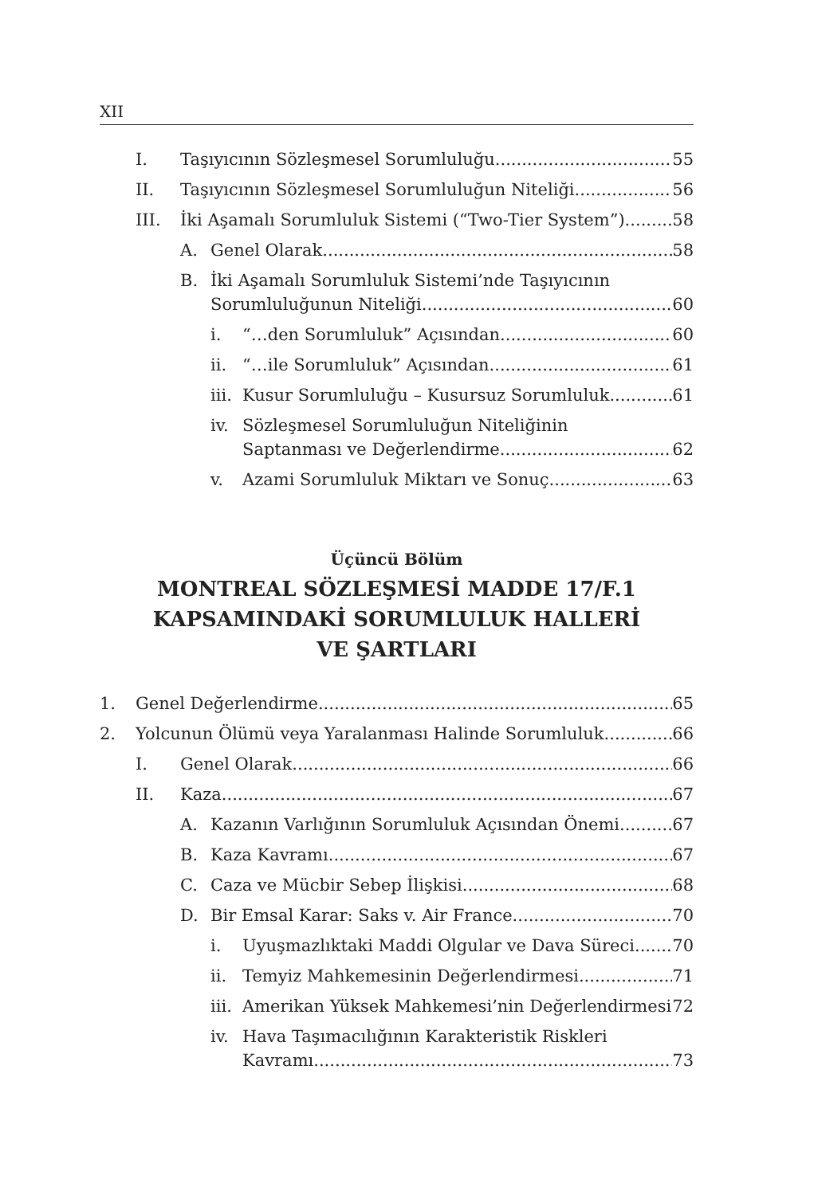XII
I. Taşıyıcının Sözleşmesel Sorumluluğu 55
II. Taşıyıcının Sözleşmesel Sorumluluğun Niteliği 56
III. İki Aşamalı Sorumluluk Sistemi (“Two-Tier System”) 58
A. Genel Olarak 58
B. İki Aşamalı Sorumluluk Sistemi’nde Taşıyıcının
Sorumluluğunun Niteliği 60
i. “…den Sorumluluk” Açısından 60
ii. “…ile Sorumluluk” Açısından 61
iii. Kusur Sorumluluğu – Kusursuz Sorumluluk 61
iv. Sözleşmesel Sorumluluğun Niteliğinin
Saptanması ve Değerlendirme 62
v. Azami Sorumluluk Miktarı ve Sonuç 63
Üçüncü Bölüm
MONTREAL SÖZLEŞMESİ MADDE 17/F.1
KAPSAMINDAKİ SORUMLULUK HALLERİ
VE ŞARTLARI
1. Genel Değerlendirme 65
2. Yolcunun Ölümü veya Yaralanması Halinde Sorumluluk 66
I. Genel Olarak 66
II. Kaza 67
A. Kazanın Varlığının Sorumluluk Açısından Önemi 67
B. Kaza Kavramı 67
C. Caza ve Mücbir Sebep İlişkisi 68
D. Bir Emsal Karar: Saks v. Air France 70
i. Uyuşmazlıktaki Maddi Olgular ve Dava Süreci 70
ii. Temyiz Mahkemesinin Değerlendirmesi 71
iii. Amerikan Yüksek Mahkemesi’nin Değerlendirmesi 72
iv. Hava Taşımacılığının Karakteristik Riskleri
Kavramı 73